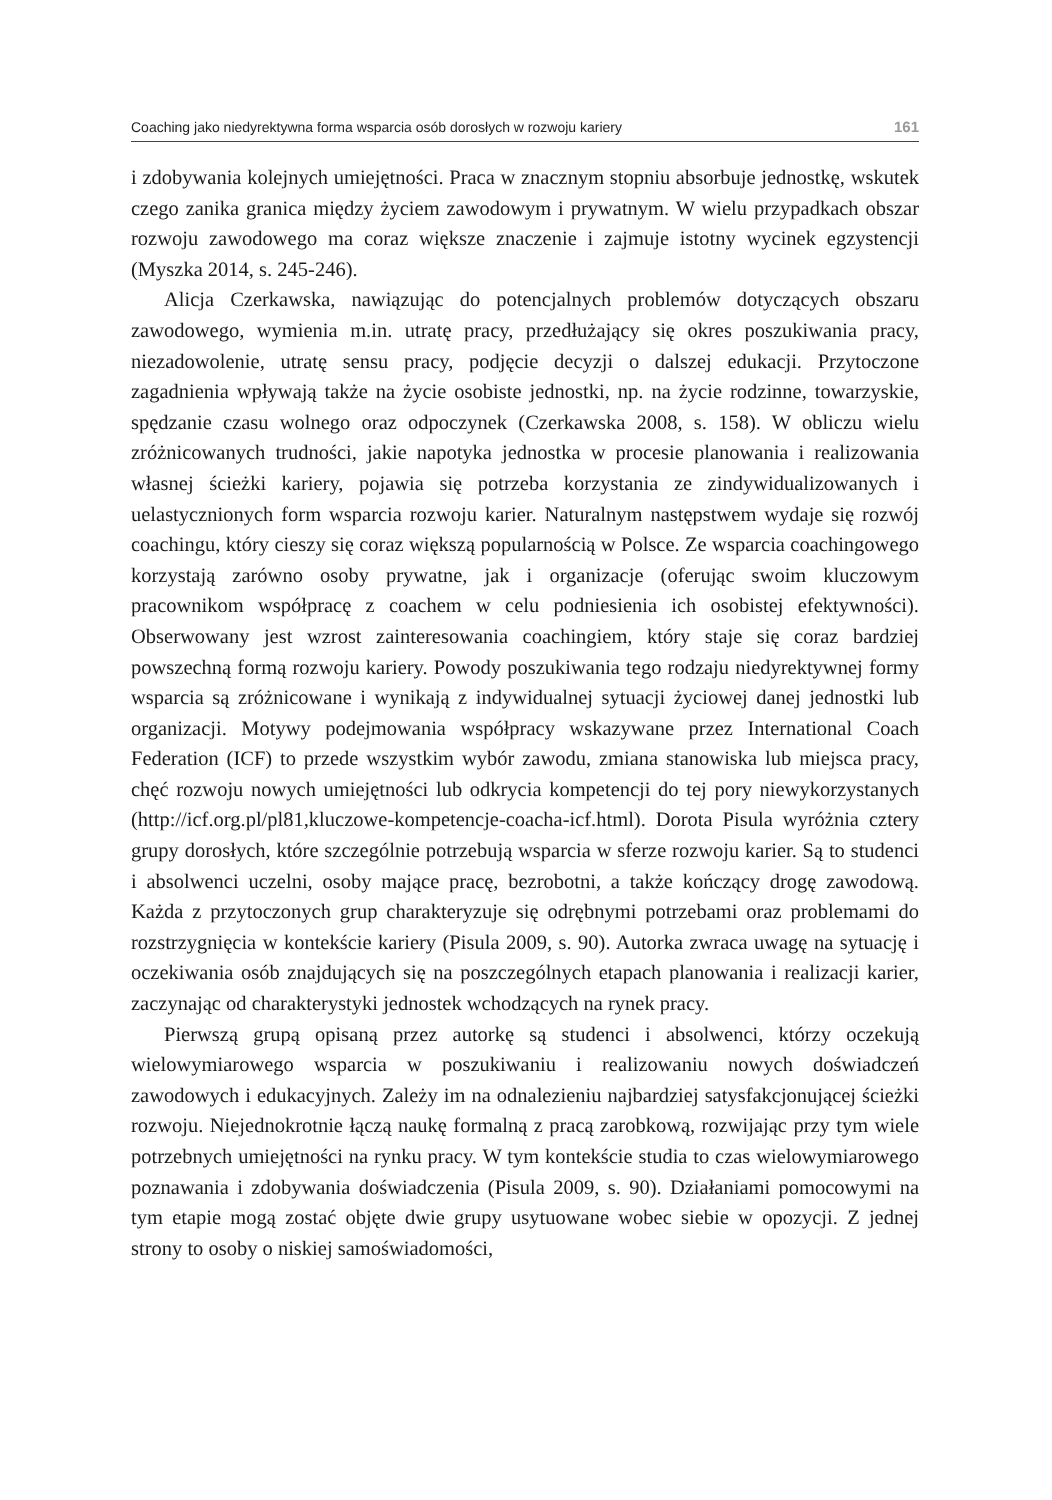Coaching jako niedyrektywna forma wsparcia osób dorosłych w rozwoju kariery 161
i zdobywania kolejnych umiejętności. Praca w znacznym stopniu absorbuje jednostkę, wskutek czego zanika granica między życiem zawodowym i prywatnym. W wielu przypadkach obszar rozwoju zawodowego ma coraz większe znaczenie i zajmuje istotny wycinek egzystencji (Myszka 2014, s. 245-246).
Alicja Czerkawska, nawiązując do potencjalnych problemów dotyczących obszaru zawodowego, wymienia m.in. utratę pracy, przedłużający się okres poszukiwania pracy, niezadowolenie, utratę sensu pracy, podjęcie decyzji o dalszej edukacji. Przytoczone zagadnienia wpływają także na życie osobiste jednostki, np. na życie rodzinne, towarzyskie, spędzanie czasu wolnego oraz odpoczynek (Czerkawska 2008, s. 158). W obliczu wielu zróżnicowanych trudności, jakie napotyka jednostka w procesie planowania i realizowania własnej ścieżki kariery, pojawia się potrzeba korzystania ze zindywidualizowanych i uelastycznionych form wsparcia rozwoju karier. Naturalnym następstwem wydaje się rozwój coachingu, który cieszy się coraz większą popularnością w Polsce. Ze wsparcia coachingowego korzystają zarówno osoby prywatne, jak i organizacje (oferując swoim kluczowym pracownikom współpracę z coachem w celu podniesienia ich osobistej efektywności). Obserwowany jest wzrost zainteresowania coachingiem, który staje się coraz bardziej powszechną formą rozwoju kariery. Powody poszukiwania tego rodzaju niedyrektywnej formy wsparcia są zróżnicowane i wynikają z indywidualnej sytuacji życiowej danej jednostki lub organizacji. Motywy podejmowania współpracy wskazywane przez International Coach Federation (ICF) to przede wszystkim wybór zawodu, zmiana stanowiska lub miejsca pracy, chęć rozwoju nowych umiejętności lub odkrycia kompetencji do tej pory niewykorzystanych (http://icf.org.pl/pl81,kluczowe-kompetencje-coacha-icf.html). Dorota Pisula wyróżnia cztery grupy dorosłych, które szczególnie potrzebują wsparcia w sferze rozwoju karier. Są to studenci i absolwenci uczelni, osoby mające pracę, bezrobotni, a także kończący drogę zawodową. Każda z przytoczonych grup charakteryzuje się odrębnymi potrzebami oraz problemami do rozstrzygnięcia w kontekście kariery (Pisula 2009, s. 90). Autorka zwraca uwagę na sytuację i oczekiwania osób znajdujących się na poszczególnych etapach planowania i realizacji karier, zaczynając od charakterystyki jednostek wchodzących na rynek pracy.
Pierwszą grupą opisaną przez autorkę są studenci i absolwenci, którzy oczekują wielowymiarowego wsparcia w poszukiwaniu i realizowaniu nowych doświadczeń zawodowych i edukacyjnych. Zależy im na odnalezieniu najbardziej satysfakcjonującej ścieżki rozwoju. Niejednokrotnie łączą naukę formalną z pracą zarobkową, rozwijając przy tym wiele potrzebnych umiejętności na rynku pracy. W tym kontekście studia to czas wielowymiarowego poznawania i zdobywania doświadczenia (Pisula 2009, s. 90). Działaniami pomocowymi na tym etapie mogą zostać objęte dwie grupy usytuowane wobec siebie w opozycji. Z jednej strony to osoby o niskiej samoświadomości,